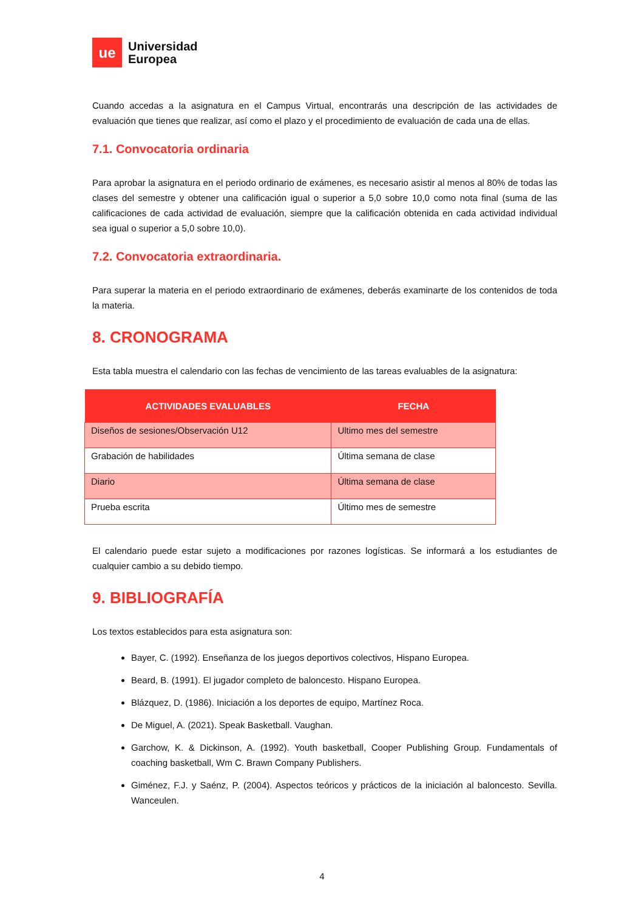ue
Universidad
Europea
Cuando accedas a la asignatura en el Campus Virtual, encontrarás una descripción de las actividades de evaluación que tienes que realizar, así como el plazo y el procedimiento de evaluación de cada una de ellas.
7.1. Convocatoria ordinaria
Para aprobar la asignatura en el periodo ordinario de exámenes, es necesario asistir al menos al 80% de todas las clases del semestre y obtener una calificación igual o superior a 5,0 sobre 10,0 como nota final (suma de las calificaciones de cada actividad de evaluación, siempre que la calificación obtenida en cada actividad individual sea igual o superior a 5,0 sobre 10,0).
7.2. Convocatoria extraordinaria.
Para superar la materia en el periodo extraordinario de exámenes, deberás examinarte de los contenidos de toda la materia.
8. CRONOGRAMA
Esta tabla muestra el calendario con las fechas de vencimiento de las tareas evaluables de la asignatura:
| ACTIVIDADES EVALUABLES | FECHA |
| --- | --- |
| Diseños de sesiones/Observación U12 | Ultimo mes del semestre |
| Grabación de habilidades | Última semana de clase |
| Diario | Última semana de clase |
| Prueba escrita | Último mes de semestre |
El calendario puede estar sujeto a modificaciones por razones logísticas. Se informará a los estudiantes de cualquier cambio a su debido tiempo.
9. BIBLIOGRAFÍA
Los textos establecidos para esta asignatura son:
Bayer, C. (1992). Enseñanza de los juegos deportivos colectivos, Hispano Europea.
Beard, B. (1991). El jugador completo de baloncesto. Hispano Europea.
Blázquez, D. (1986). Iniciación a los deportes de equipo, Martínez Roca.
De Miguel, A. (2021). Speak Basketball. Vaughan.
Garchow, K. & Dickinson, A. (1992). Youth basketball, Cooper Publishing Group. Fundamentals of coaching basketball, Wm C. Brawn Company Publishers.
Giménez, F.J. y Saénz, P. (2004). Aspectos teóricos y prácticos de la iniciación al baloncesto. Sevilla. Wanceulen.
4